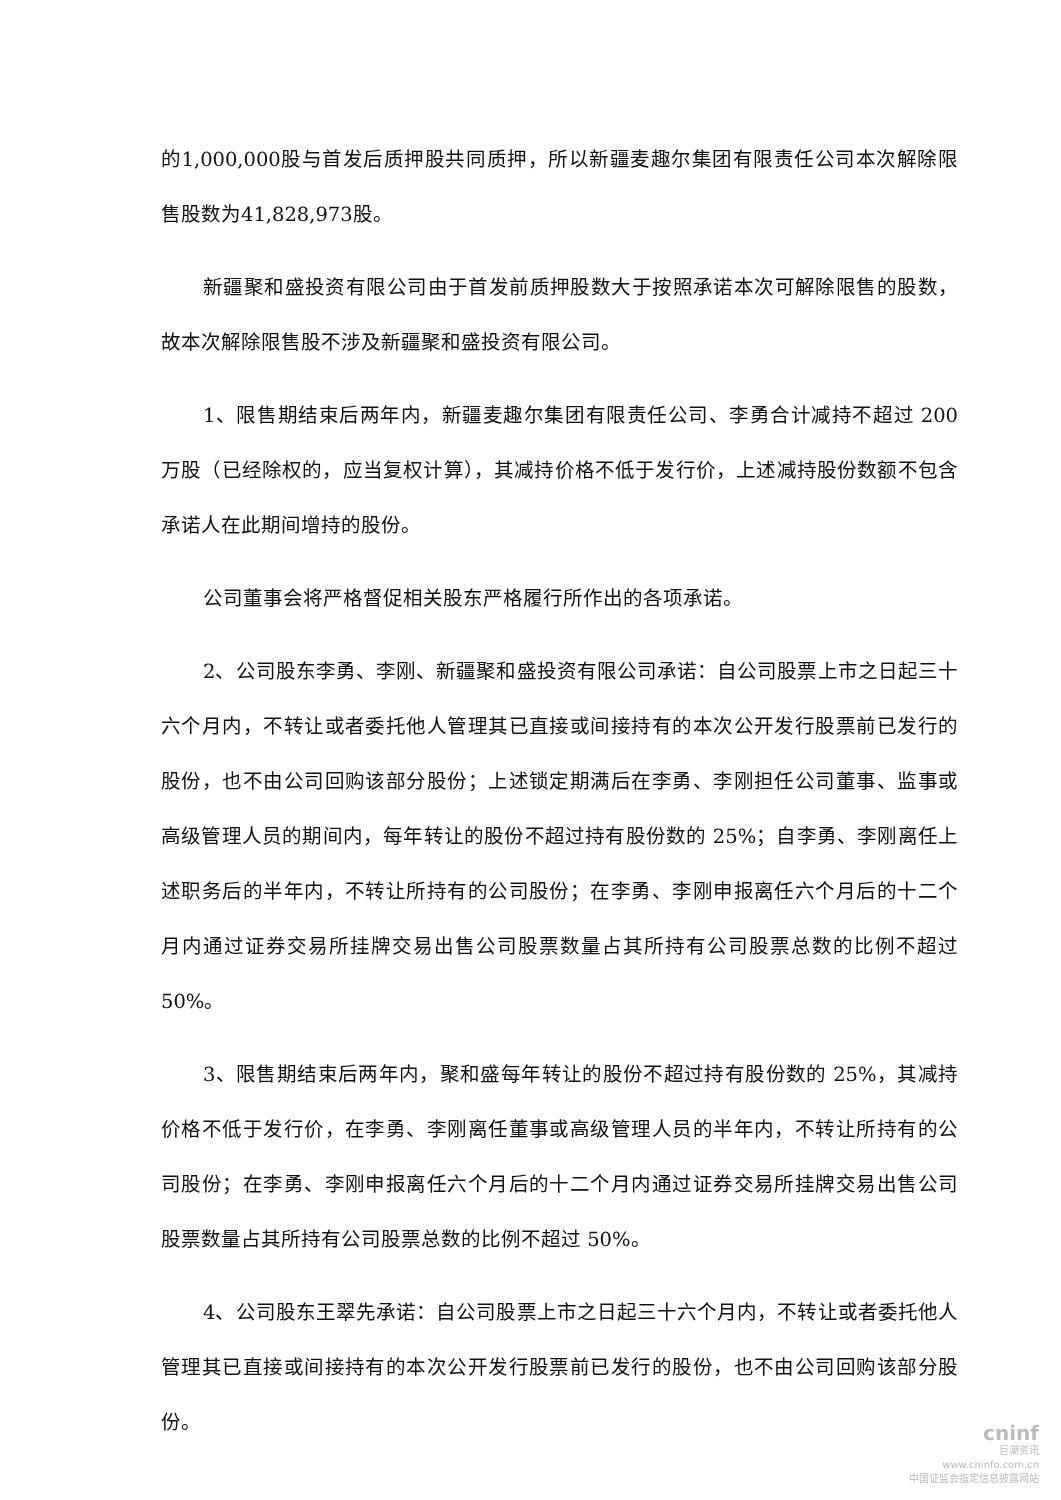的1,000,000股与首发后质押股共同质押，所以新疆麦趣尔集团有限责任公司本次解除限售股数为41,828,973股。
新疆聚和盛投资有限公司由于首发前质押股数大于按照承诺本次可解除限售的股数，故本次解除限售股不涉及新疆聚和盛投资有限公司。
1、限售期结束后两年内，新疆麦趣尔集团有限责任公司、李勇合计减持不超过 200 万股（已经除权的，应当复权计算），其减持价格不低于发行价，上述减持股份数额不包含承诺人在此期间增持的股份。
公司董事会将严格督促相关股东严格履行所作出的各项承诺。
2、公司股东李勇、李刚、新疆聚和盛投资有限公司承诺：自公司股票上市之日起三十六个月内，不转让或者委托他人管理其已直接或间接持有的本次公开发行股票前已发行的股份，也不由公司回购该部分股份；上述锁定期满后在李勇、李刚担任公司董事、监事或高级管理人员的期间内，每年转让的股份不超过持有股份数的 25%；自李勇、李刚离任上述职务后的半年内，不转让所持有的公司股份；在李勇、李刚申报离任六个月后的十二个月内通过证券交易所挂牌交易出售公司股票数量占其所持有公司股票总数的比例不超过 50%。
3、限售期结束后两年内，聚和盛每年转让的股份不超过持有股份数的 25%，其减持价格不低于发行价，在李勇、李刚离任董事或高级管理人员的半年内，不转让所持有的公司股份；在李勇、李刚申报离任六个月后的十二个月内通过证券交易所挂牌交易出售公司股票数量占其所持有公司股票总数的比例不超过 50%。
4、公司股东王翠先承诺：自公司股票上市之日起三十六个月内，不转让或者委托他人管理其已直接或间接持有的本次公开发行股票前已发行的股份，也不由公司回购该部分股份。
cninf
巨潮资讯
www.cninfo.com.cn
中国证监会指定信息披露网站